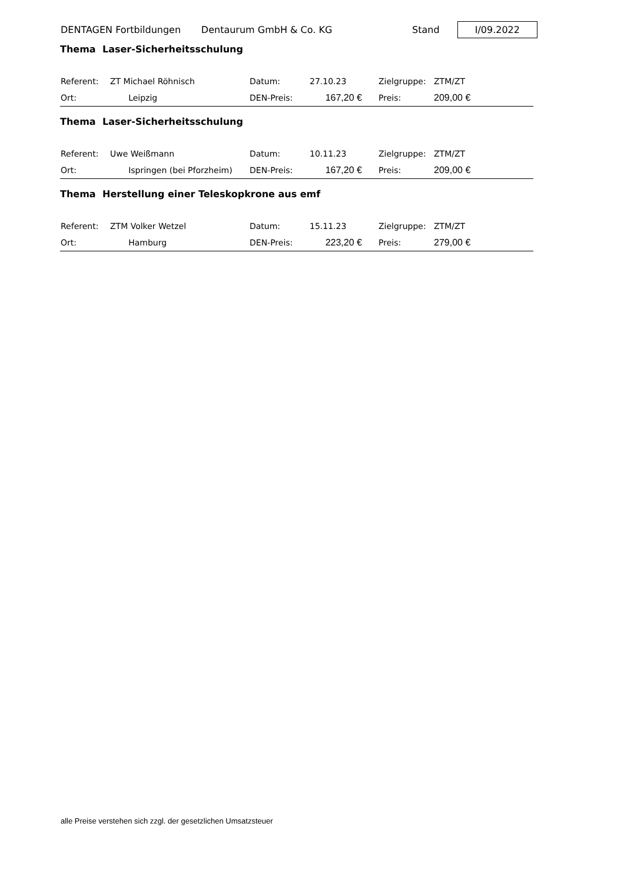DENTAGEN Fortbildungen Dentaurum GmbH & Co. KG Stand I/09.2022
Thema Laser-Sicherheitsschulung
| Referent: | ZT Michael Röhnisch | Datum: | 27.10.23 | Zielgruppe: | ZTM/ZT |
| Ort: | Leipzig | DEN-Preis: | 167,20 € | Preis: | 209,00 € |
Thema Laser-Sicherheitsschulung
| Referent: | Uwe Weißmann | Datum: | 10.11.23 | Zielgruppe: | ZTM/ZT |
| Ort: | Ispringen (bei Pforzheim) | DEN-Preis: | 167,20 € | Preis: | 209,00 € |
Thema Herstellung einer Teleskopkrone aus emf
| Referent: | ZTM Volker Wetzel | Datum: | 15.11.23 | Zielgruppe: | ZTM/ZT |
| Ort: | Hamburg | DEN-Preis: | 223,20 € | Preis: | 279,00 € |
alle Preise verstehen sich zzgl. der gesetzlichen Umsatzsteuer